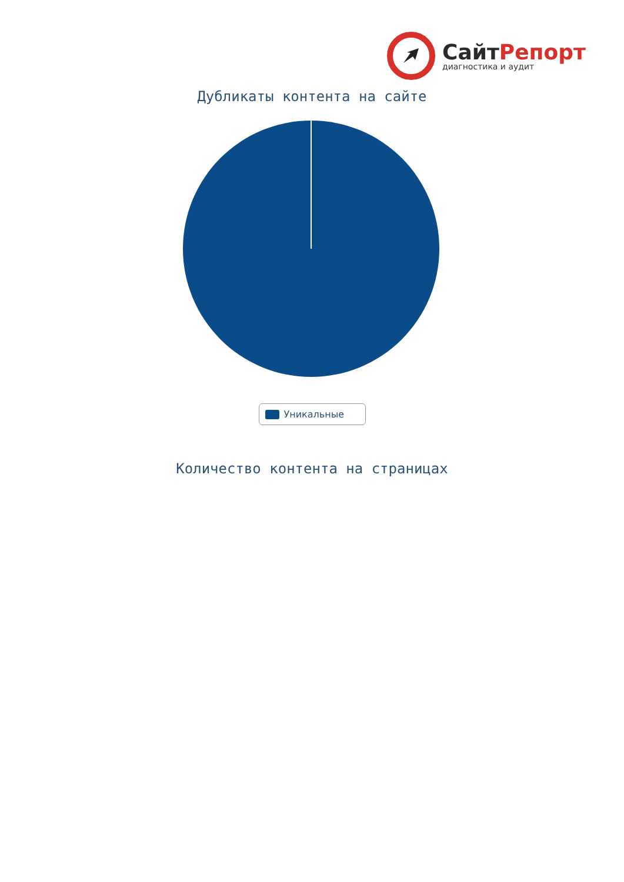СайтРепорт
диагностика и аудит
Дубликаты контента на сайте
Уникальные
Количество контента на страницах